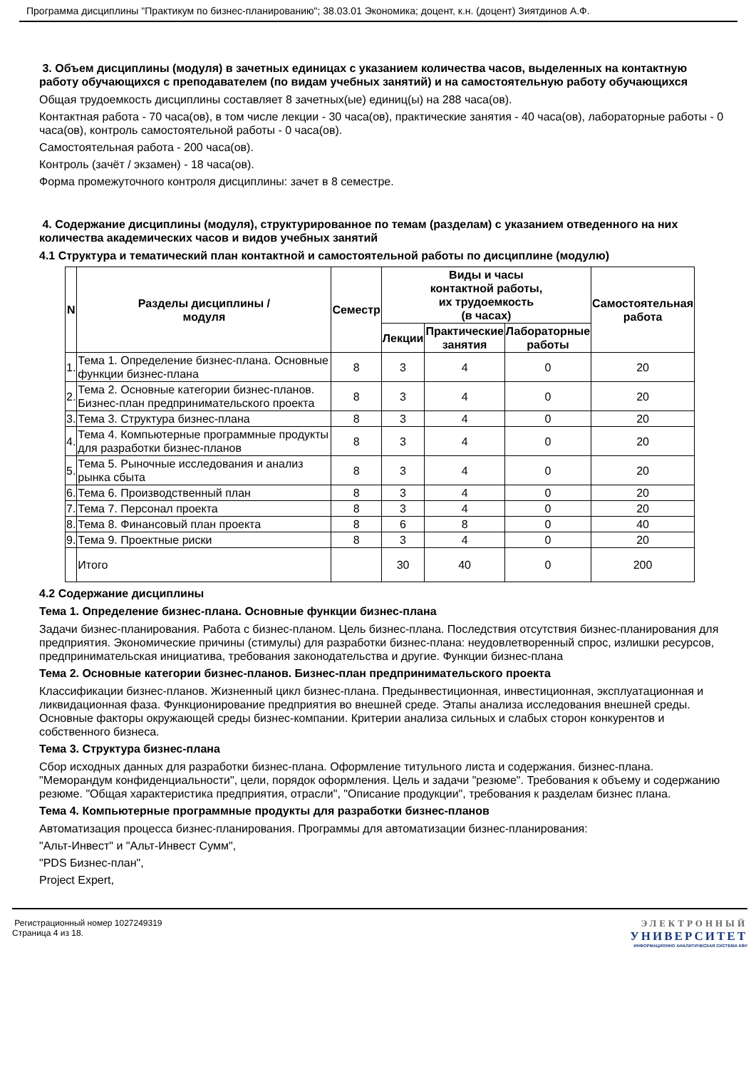Программа дисциплины "Практикум по бизнес-планированию"; 38.03.01 Экономика; доцент, к.н. (доцент) Зиятдинов А.Ф.
3. Объем дисциплины (модуля) в зачетных единицах с указанием количества часов, выделенных на контактную работу обучающихся с преподавателем (по видам учебных занятий) и на самостоятельную работу обучающихся
Общая трудоемкость дисциплины составляет 8 зачетных(ые) единиц(ы) на 288 часа(ов).
Контактная работа - 70 часа(ов), в том числе лекции - 30 часа(ов), практические занятия - 40 часа(ов), лабораторные работы - 0 часа(ов), контроль самостоятельной работы - 0 часа(ов).
Самостоятельная работа - 200 часа(ов).
Контроль (зачёт / экзамен) - 18 часа(ов).
Форма промежуточного контроля дисциплины: зачет в 8 семестре.
4. Содержание дисциплины (модуля), структурированное по темам (разделам) с указанием отведенного на них количества академических часов и видов учебных занятий
4.1 Структура и тематический план контактной и самостоятельной работы по дисциплине (модулю)
| N | Разделы дисциплины / модуля | Семестр | Виды и часы контактной работы, их трудоемкость (в часах) | | | Самостоятельная работа |
| --- | --- | --- | --- | --- | --- | --- |
| | | | Лекции | Практические занятия | Лабораторные работы | |
| 1. | Тема 1. Определение бизнес-плана. Основные функции бизнес-плана | 8 | 3 | 4 | 0 | 20 |
| 2. | Тема 2. Основные категории бизнес-планов. Бизнес-план предпринимательского проекта | 8 | 3 | 4 | 0 | 20 |
| 3. | Тема 3. Структура бизнес-плана | 8 | 3 | 4 | 0 | 20 |
| 4. | Тема 4. Компьютерные программные продукты для разработки бизнес-планов | 8 | 3 | 4 | 0 | 20 |
| 5. | Тема 5. Рыночные исследования и анализ рынка сбыта | 8 | 3 | 4 | 0 | 20 |
| 6. | Тема 6. Производственный план | 8 | 3 | 4 | 0 | 20 |
| 7. | Тема 7. Персонал проекта | 8 | 3 | 4 | 0 | 20 |
| 8. | Тема 8. Финансовый план проекта | 8 | 6 | 8 | 0 | 40 |
| 9. | Тема 9. Проектные риски | 8 | 3 | 4 | 0 | 20 |
| | Итого | | 30 | 40 | 0 | 200 |
4.2 Содержание дисциплины
Тема 1. Определение бизнес-плана. Основные функции бизнес-плана
Задачи бизнес-планирования. Работа с бизнес-планом. Цель бизнес-плана. Последствия отсутствия бизнес-планирования для предприятия. Экономические причины (стимулы) для разработки бизнес-плана: неудовлетворенный спрос, излишки ресурсов, предпринимательская инициатива, требования законодательства и другие. Функции бизнес-плана
Тема 2. Основные категории бизнес-планов. Бизнес-план предпринимательского проекта
Классификации бизнес-планов. Жизненный цикл бизнес-плана. Предынвестиционная, инвестиционная, эксплуатационная и ликвидационная фаза. Функционирование предприятия во внешней среде. Этапы анализа исследования внешней среды. Основные факторы окружающей среды бизнес-компании. Критерии анализа сильных и слабых сторон конкурентов и собственного бизнеса.
Тема 3. Структура бизнес-плана
Сбор исходных данных для разработки бизнес-плана. Оформление титульного листа и содержания. бизнес-плана. "Меморандум конфиденциальности", цели, порядок оформления. Цель и задачи "резюме". Требования к объему и содержанию резюме. "Общая характеристика предприятия, отрасли", "Описание продукции", требования к разделам бизнес плана.
Тема 4. Компьютерные программные продукты для разработки бизнес-планов
Автоматизация процесса бизнес-планирования. Программы для автоматизации бизнес-планирования:
"Альт-Инвест" и "Альт-Инвест Сумм",
"PDS Бизнес-план",
Project Expert,
Регистрационный номер 1027249319
Страница 4 из 18.
ЭЛЕКТРОННЫЙ
УНИВЕРСИТЕТ
ИНФОРМАЦИОННО АНАЛИТИЧЕСКАЯ СИСТЕМА КФУ